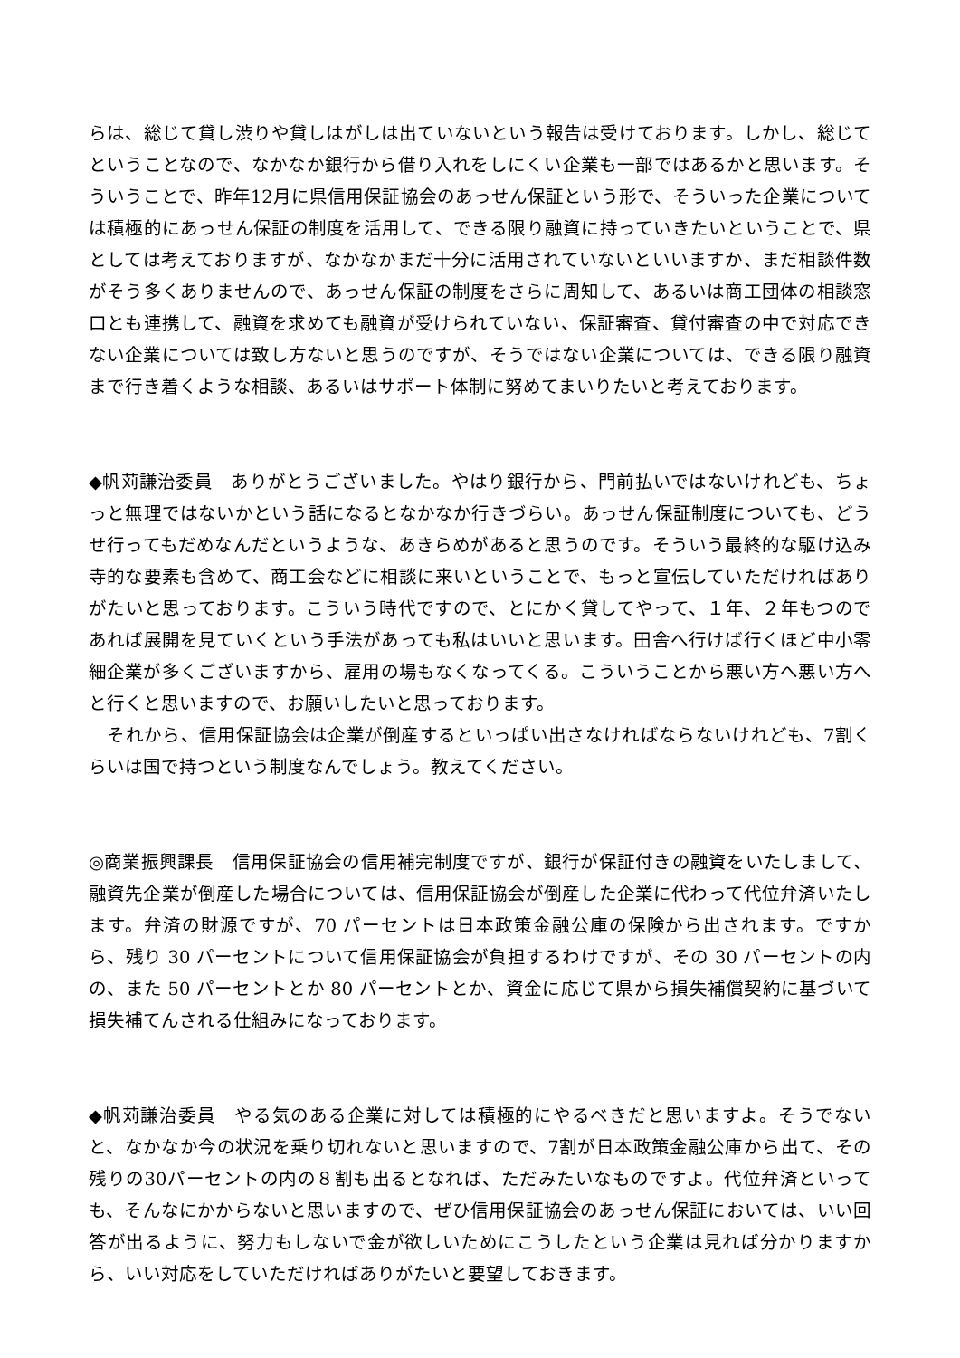らは、総じて貸し渋りや貸しはがしは出ていないという報告は受けております。しかし、総じてということなので、なかなか銀行から借り入れをしにくい企業も一部ではあるかと思います。そういうことで、昨年12月に県信用保証協会のあっせん保証という形で、そういった企業については積極的にあっせん保証の制度を活用して、できる限り融資に持っていきたいということで、県としては考えておりますが、なかなかまだ十分に活用されていないといいますか、まだ相談件数がそう多くありませんので、あっせん保証の制度をさらに周知して、あるいは商工団体の相談窓口とも連携して、融資を求めても融資が受けられていない、保証審査、貸付審査の中で対応できない企業については致し方ないと思うのですが、そうではない企業については、できる限り融資まで行き着くような相談、あるいはサポート体制に努めてまいりたいと考えております。
◆帆苅謙治委員　ありがとうございました。やはり銀行から、門前払いではないけれども、ちょっと無理ではないかという話になるとなかなか行きづらい。あっせん保証制度についても、どうせ行ってもだめなんだというような、あきらめがあると思うのです。そういう最終的な駆け込み寺的な要素も含めて、商工会などに相談に来いということで、もっと宣伝していただければありがたいと思っております。こういう時代ですので、とにかく貸してやって、１年、２年もつのであれば展開を見ていくという手法があっても私はいいと思います。田舎へ行けば行くほど中小零細企業が多くございますから、雇用の場もなくなってくる。こういうことから悪い方へ悪い方へと行くと思いますので、お願いしたいと思っております。
　それから、信用保証協会は企業が倒産するといっぱい出さなければならないけれども、7割くらいは国で持つという制度なんでしょう。教えてください。
◎商業振興課長　信用保証協会の信用補完制度ですが、銀行が保証付きの融資をいたしまして、融資先企業が倒産した場合については、信用保証協会が倒産した企業に代わって代位弁済いたします。弁済の財源ですが、70 パーセントは日本政策金融公庫の保険から出されます。ですから、残り 30 パーセントについて信用保証協会が負担するわけですが、その 30 パーセントの内の、また 50 パーセントとか 80 パーセントとか、資金に応じて県から損失補償契約に基づいて損失補てんされる仕組みになっております。
◆帆苅謙治委員　やる気のある企業に対しては積極的にやるべきだと思いますよ。そうでないと、なかなか今の状況を乗り切れないと思いますので、7割が日本政策金融公庫から出て、その残りの30パーセントの内の８割も出るとなれば、ただみたいなものですよ。代位弁済といっても、そんなにかからないと思いますので、ぜひ信用保証協会のあっせん保証においては、いい回答が出るように、努力もしないで金が欲しいためにこうしたという企業は見れば分かりますから、いい対応をしていただければありがたいと要望しておきます。